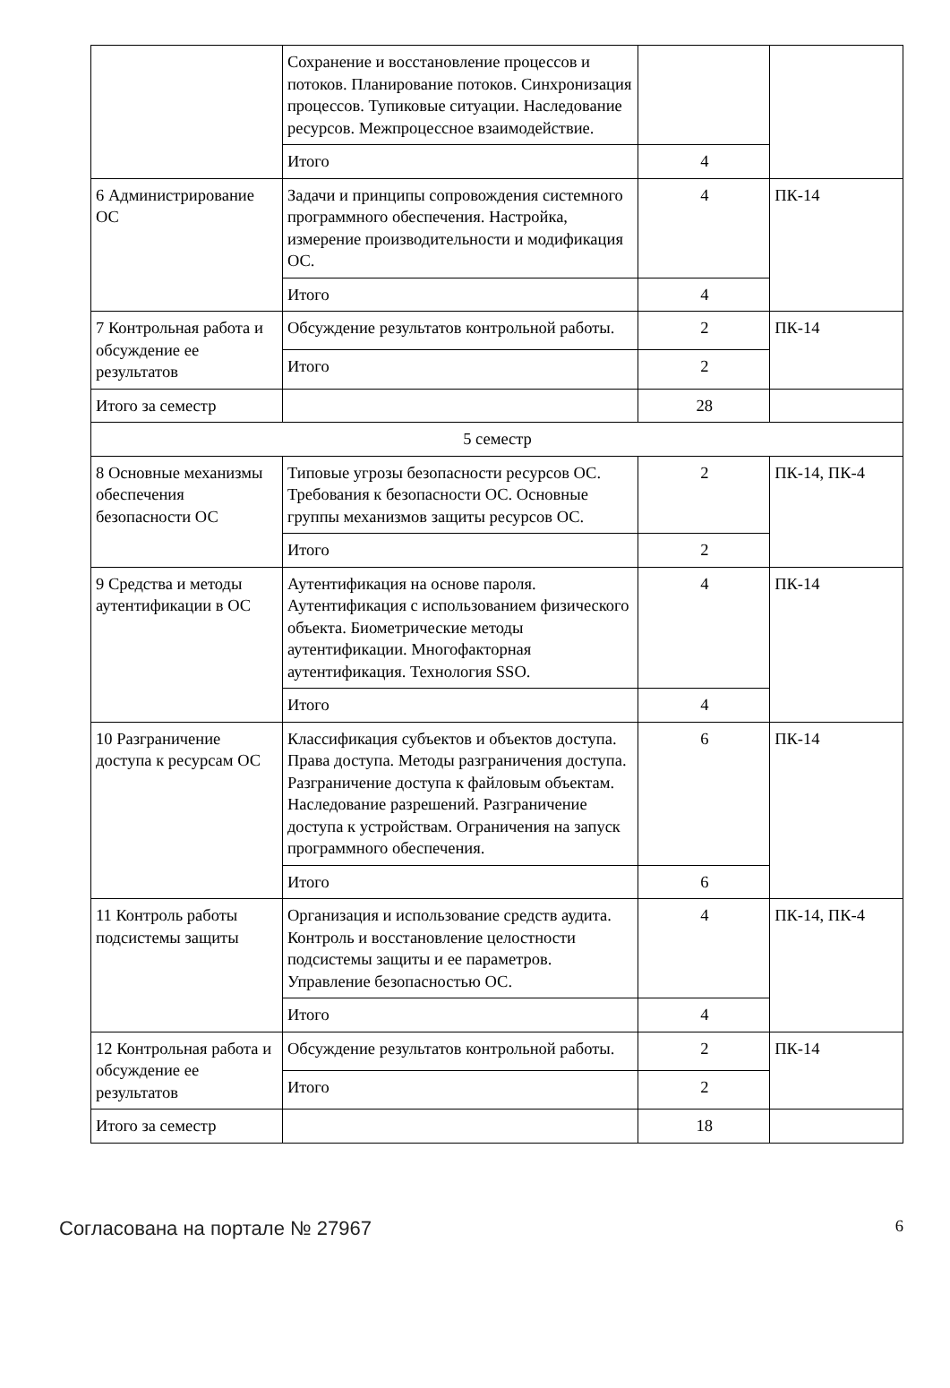| | Сохранение и восстановление процессов и потоков. Планирование потоков. Синхронизация процессов. Тупиковые ситуации. Наследование ресурсов. Межпроцессное взаимодействие. | | |
| | Итого | 4 | |
| 6 Администрирование ОС | Задачи и принципы сопровождения системного программного обеспечения. Настройка, измерение производительности и модификация ОС. | 4 | ПК-14 |
| | Итого | 4 | |
| 7 Контрольная работа и обсуждение ее результатов | Обсуждение результатов контрольной работы. | 2 | ПК-14 |
| | Итого | 2 | |
| Итого за семестр | | 28 | |
| 5 семестр | | | |
| 8 Основные механизмы обеспечения безопасности ОС | Типовые угрозы безопасности ресурсов ОС. Требования к безопасности ОС. Основные группы механизмов защиты ресурсов ОС. | 2 | ПК-14, ПК-4 |
| | Итого | 2 | |
| 9 Средства и методы аутентификации в ОС | Аутентификация на основе пароля. Аутентификация с использованием физического объекта. Биометрические методы аутентификации. Многофакторная аутентификация. Технология SSO. | 4 | ПК-14 |
| | Итого | 4 | |
| 10 Разграничение доступа к ресурсам ОС | Классификация субъектов и объектов доступа. Права доступа. Методы разграничения доступа. Разграничение доступа к файловым объектам. Наследование разрешений. Разграничение доступа к устройствам. Ограничения на запуск программного обеспечения. | 6 | ПК-14 |
| | Итого | 6 | |
| 11 Контроль работы подсистемы защиты | Организация и использование средств аудита. Контроль и восстановление целостности подсистемы защиты и ее параметров. Управление безопасностью ОС. | 4 | ПК-14, ПК-4 |
| | Итого | 4 | |
| 12 Контрольная работа и обсуждение ее результатов | Обсуждение результатов контрольной работы. | 2 | ПК-14 |
| | Итого | 2 | |
| Итого за семестр | | 18 | |
Согласована на портале № 27967 6